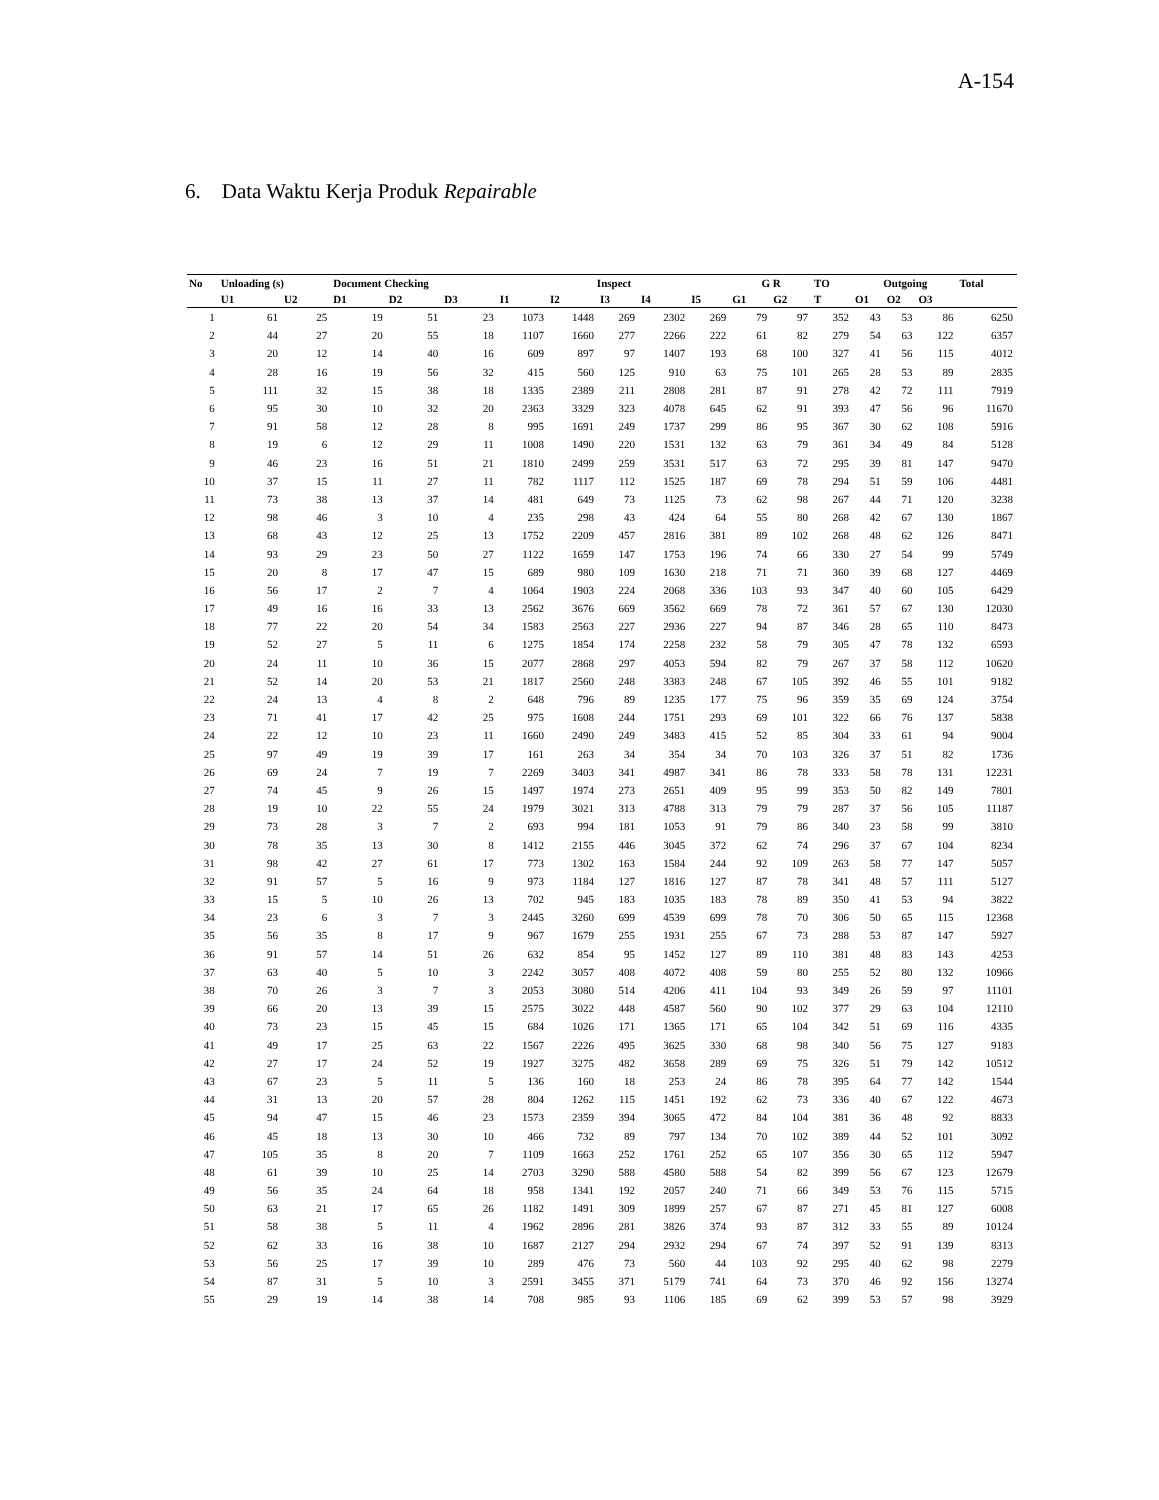A-154
6. Data Waktu Kerja Produk Repairable
| No | Unloading (s) | | Document Checking | | | Inspect | | | | | G R | | TO | Outgoing | | | Total |
| --- | --- | --- | --- | --- | --- | --- | --- | --- | --- | --- | --- | --- | --- | --- | --- | --- | --- |
| | U1 | U2 | D1 | D2 | D3 | I1 | I2 | I3 | I4 | I5 | G1 | G2 | T | O1 | O2 | O3 | |
| 1 | 61 | 25 | 19 | 51 | 23 | 1073 | 1448 | 269 | 2302 | 269 | 79 | 97 | 352 | 43 | 53 | 86 | 6250 |
| 2 | 44 | 27 | 20 | 55 | 18 | 1107 | 1660 | 277 | 2266 | 222 | 61 | 82 | 279 | 54 | 63 | 122 | 6357 |
| 3 | 20 | 12 | 14 | 40 | 16 | 609 | 897 | 97 | 1407 | 193 | 68 | 100 | 327 | 41 | 56 | 115 | 4012 |
| 4 | 28 | 16 | 19 | 56 | 32 | 415 | 560 | 125 | 910 | 63 | 75 | 101 | 265 | 28 | 53 | 89 | 2835 |
| 5 | 111 | 32 | 15 | 38 | 18 | 1335 | 2389 | 211 | 2808 | 281 | 87 | 91 | 278 | 42 | 72 | 111 | 7919 |
| 6 | 95 | 30 | 10 | 32 | 20 | 2363 | 3329 | 323 | 4078 | 645 | 62 | 91 | 393 | 47 | 56 | 96 | 11670 |
| 7 | 91 | 58 | 12 | 28 | 8 | 995 | 1691 | 249 | 1737 | 299 | 86 | 95 | 367 | 30 | 62 | 108 | 5916 |
| 8 | 19 | 6 | 12 | 29 | 11 | 1008 | 1490 | 220 | 1531 | 132 | 63 | 79 | 361 | 34 | 49 | 84 | 5128 |
| 9 | 46 | 23 | 16 | 51 | 21 | 1810 | 2499 | 259 | 3531 | 517 | 63 | 72 | 295 | 39 | 81 | 147 | 9470 |
| 10 | 37 | 15 | 11 | 27 | 11 | 782 | 1117 | 112 | 1525 | 187 | 69 | 78 | 294 | 51 | 59 | 106 | 4481 |
| 11 | 73 | 38 | 13 | 37 | 14 | 481 | 649 | 73 | 1125 | 73 | 62 | 98 | 267 | 44 | 71 | 120 | 3238 |
| 12 | 98 | 46 | 3 | 10 | 4 | 235 | 298 | 43 | 424 | 64 | 55 | 80 | 268 | 42 | 67 | 130 | 1867 |
| 13 | 68 | 43 | 12 | 25 | 13 | 1752 | 2209 | 457 | 2816 | 381 | 89 | 102 | 268 | 48 | 62 | 126 | 8471 |
| 14 | 93 | 29 | 23 | 50 | 27 | 1122 | 1659 | 147 | 1753 | 196 | 74 | 66 | 330 | 27 | 54 | 99 | 5749 |
| 15 | 20 | 8 | 17 | 47 | 15 | 689 | 980 | 109 | 1630 | 218 | 71 | 71 | 360 | 39 | 68 | 127 | 4469 |
| 16 | 56 | 17 | 2 | 7 | 4 | 1064 | 1903 | 224 | 2068 | 336 | 103 | 93 | 347 | 40 | 60 | 105 | 6429 |
| 17 | 49 | 16 | 16 | 33 | 13 | 2562 | 3676 | 669 | 3562 | 669 | 78 | 72 | 361 | 57 | 67 | 130 | 12030 |
| 18 | 77 | 22 | 20 | 54 | 34 | 1583 | 2563 | 227 | 2936 | 227 | 94 | 87 | 346 | 28 | 65 | 110 | 8473 |
| 19 | 52 | 27 | 5 | 11 | 6 | 1275 | 1854 | 174 | 2258 | 232 | 58 | 79 | 305 | 47 | 78 | 132 | 6593 |
| 20 | 24 | 11 | 10 | 36 | 15 | 2077 | 2868 | 297 | 4053 | 594 | 82 | 79 | 267 | 37 | 58 | 112 | 10620 |
| 21 | 52 | 14 | 20 | 53 | 21 | 1817 | 2560 | 248 | 3383 | 248 | 67 | 105 | 392 | 46 | 55 | 101 | 9182 |
| 22 | 24 | 13 | 4 | 8 | 2 | 648 | 796 | 89 | 1235 | 177 | 75 | 96 | 359 | 35 | 69 | 124 | 3754 |
| 23 | 71 | 41 | 17 | 42 | 25 | 975 | 1608 | 244 | 1751 | 293 | 69 | 101 | 322 | 66 | 76 | 137 | 5838 |
| 24 | 22 | 12 | 10 | 23 | 11 | 1660 | 2490 | 249 | 3483 | 415 | 52 | 85 | 304 | 33 | 61 | 94 | 9004 |
| 25 | 97 | 49 | 19 | 39 | 17 | 161 | 263 | 34 | 354 | 34 | 70 | 103 | 326 | 37 | 51 | 82 | 1736 |
| 26 | 69 | 24 | 7 | 19 | 7 | 2269 | 3403 | 341 | 4987 | 341 | 86 | 78 | 333 | 58 | 78 | 131 | 12231 |
| 27 | 74 | 45 | 9 | 26 | 15 | 1497 | 1974 | 273 | 2651 | 409 | 95 | 99 | 353 | 50 | 82 | 149 | 7801 |
| 28 | 19 | 10 | 22 | 55 | 24 | 1979 | 3021 | 313 | 4788 | 313 | 79 | 79 | 287 | 37 | 56 | 105 | 11187 |
| 29 | 73 | 28 | 3 | 7 | 2 | 693 | 994 | 181 | 1053 | 91 | 79 | 86 | 340 | 23 | 58 | 99 | 3810 |
| 30 | 78 | 35 | 13 | 30 | 8 | 1412 | 2155 | 446 | 3045 | 372 | 62 | 74 | 296 | 37 | 67 | 104 | 8234 |
| 31 | 98 | 42 | 27 | 61 | 17 | 773 | 1302 | 163 | 1584 | 244 | 92 | 109 | 263 | 58 | 77 | 147 | 5057 |
| 32 | 91 | 57 | 5 | 16 | 9 | 973 | 1184 | 127 | 1816 | 127 | 87 | 78 | 341 | 48 | 57 | 111 | 5127 |
| 33 | 15 | 5 | 10 | 26 | 13 | 702 | 945 | 183 | 1035 | 183 | 78 | 89 | 350 | 41 | 53 | 94 | 3822 |
| 34 | 23 | 6 | 3 | 7 | 3 | 2445 | 3260 | 699 | 4539 | 699 | 78 | 70 | 306 | 50 | 65 | 115 | 12368 |
| 35 | 56 | 35 | 8 | 17 | 9 | 967 | 1679 | 255 | 1931 | 255 | 67 | 73 | 288 | 53 | 87 | 147 | 5927 |
| 36 | 91 | 57 | 14 | 51 | 26 | 632 | 854 | 95 | 1452 | 127 | 89 | 110 | 381 | 48 | 83 | 143 | 4253 |
| 37 | 63 | 40 | 5 | 10 | 3 | 2242 | 3057 | 408 | 4072 | 408 | 59 | 80 | 255 | 52 | 80 | 132 | 10966 |
| 38 | 70 | 26 | 3 | 7 | 3 | 2053 | 3080 | 514 | 4206 | 411 | 104 | 93 | 349 | 26 | 59 | 97 | 11101 |
| 39 | 66 | 20 | 13 | 39 | 15 | 2575 | 3022 | 448 | 4587 | 560 | 90 | 102 | 377 | 29 | 63 | 104 | 12110 |
| 40 | 73 | 23 | 15 | 45 | 15 | 684 | 1026 | 171 | 1365 | 171 | 65 | 104 | 342 | 51 | 69 | 116 | 4335 |
| 41 | 49 | 17 | 25 | 63 | 22 | 1567 | 2226 | 495 | 3625 | 330 | 68 | 98 | 340 | 56 | 75 | 127 | 9183 |
| 42 | 27 | 17 | 24 | 52 | 19 | 1927 | 3275 | 482 | 3658 | 289 | 69 | 75 | 326 | 51 | 79 | 142 | 10512 |
| 43 | 67 | 23 | 5 | 11 | 5 | 136 | 160 | 18 | 253 | 24 | 86 | 78 | 395 | 64 | 77 | 142 | 1544 |
| 44 | 31 | 13 | 20 | 57 | 28 | 804 | 1262 | 115 | 1451 | 192 | 62 | 73 | 336 | 40 | 67 | 122 | 4673 |
| 45 | 94 | 47 | 15 | 46 | 23 | 1573 | 2359 | 394 | 3065 | 472 | 84 | 104 | 381 | 36 | 48 | 92 | 8833 |
| 46 | 45 | 18 | 13 | 30 | 10 | 466 | 732 | 89 | 797 | 134 | 70 | 102 | 389 | 44 | 52 | 101 | 3092 |
| 47 | 105 | 35 | 8 | 20 | 7 | 1109 | 1663 | 252 | 1761 | 252 | 65 | 107 | 356 | 30 | 65 | 112 | 5947 |
| 48 | 61 | 39 | 10 | 25 | 14 | 2703 | 3290 | 588 | 4580 | 588 | 54 | 82 | 399 | 56 | 67 | 123 | 12679 |
| 49 | 56 | 35 | 24 | 64 | 18 | 958 | 1341 | 192 | 2057 | 240 | 71 | 66 | 349 | 53 | 76 | 115 | 5715 |
| 50 | 63 | 21 | 17 | 65 | 26 | 1182 | 1491 | 309 | 1899 | 257 | 67 | 87 | 271 | 45 | 81 | 127 | 6008 |
| 51 | 58 | 38 | 5 | 11 | 4 | 1962 | 2896 | 281 | 3826 | 374 | 93 | 87 | 312 | 33 | 55 | 89 | 10124 |
| 52 | 62 | 33 | 16 | 38 | 10 | 1687 | 2127 | 294 | 2932 | 294 | 67 | 74 | 397 | 52 | 91 | 139 | 8313 |
| 53 | 56 | 25 | 17 | 39 | 10 | 289 | 476 | 73 | 560 | 44 | 103 | 92 | 295 | 40 | 62 | 98 | 2279 |
| 54 | 87 | 31 | 5 | 10 | 3 | 2591 | 3455 | 371 | 5179 | 741 | 64 | 73 | 370 | 46 | 92 | 156 | 13274 |
| 55 | 29 | 19 | 14 | 38 | 14 | 708 | 985 | 93 | 1106 | 185 | 69 | 62 | 399 | 53 | 57 | 98 | 3929 |